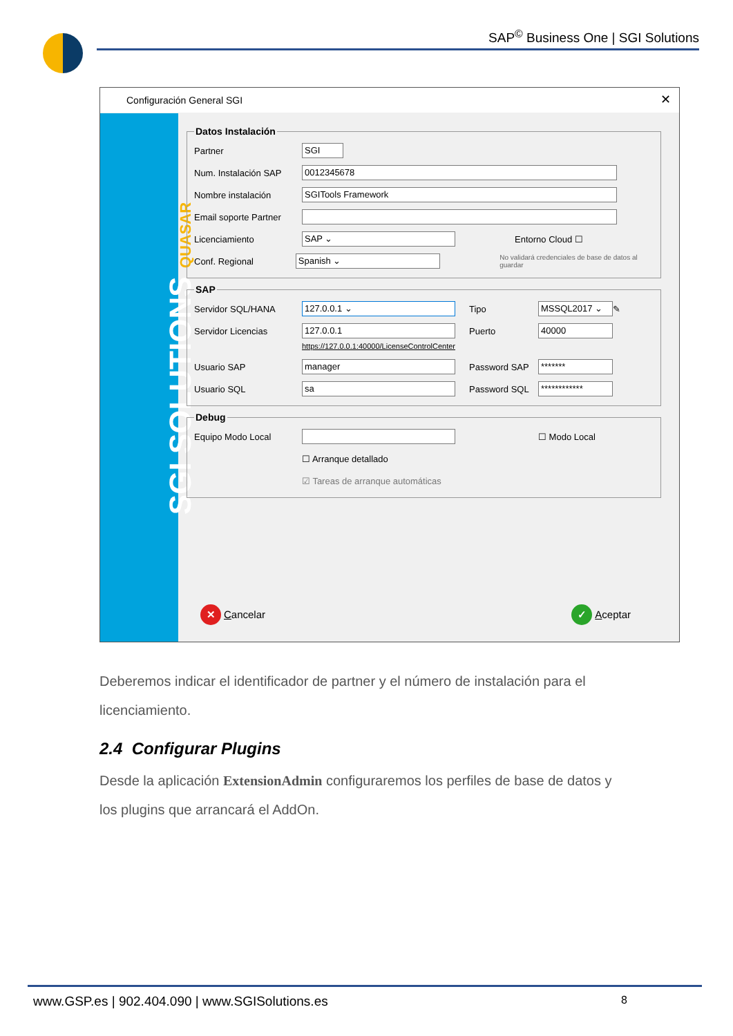SAP<sup>©</sup> Business One | SGI Solutions
Configuración General SGI
✕
SGI SOLUTIONS QUASAR
Datos Instalación
Partner
SGI
Num. Instalación SAP
0012345678
Nombre instalación
SGITools Framework
Email soporte Partner
Licenciamiento
SAP ⌄
Entorno Cloud ☐
Conf. Regional
Spanish ⌄
No validará credenciales de base de datos al guardar
SAP
Servidor SQL/HANA
127.0.0.1 ⌄
Tipo
MSSQL2017 ⌄
✎
Servidor Licencias
127.0.0.1
Puerto
40000
https://127.0.0.1:40000/LicenseControlCenter
Usuario SAP
manager
Password SAP
*******
Usuario SQL
sa
Password SQL
************
Debug
Equipo Modo Local ☐ Modo Local
☐ Arranque detallado
☑ Tareas de arranque automáticas
✕ Cancelar
✓ Aceptar
Deberemos indicar el identificador de partner y el número de instalación para el licenciamiento.
2.4 Configurar Plugins
Desde la aplicación ExtensionAdmin configuraremos los perfiles de base de datos y los plugins que arrancará el AddOn.
www.GSP.es | 902.404.090 | www.SGISolutions.es 8